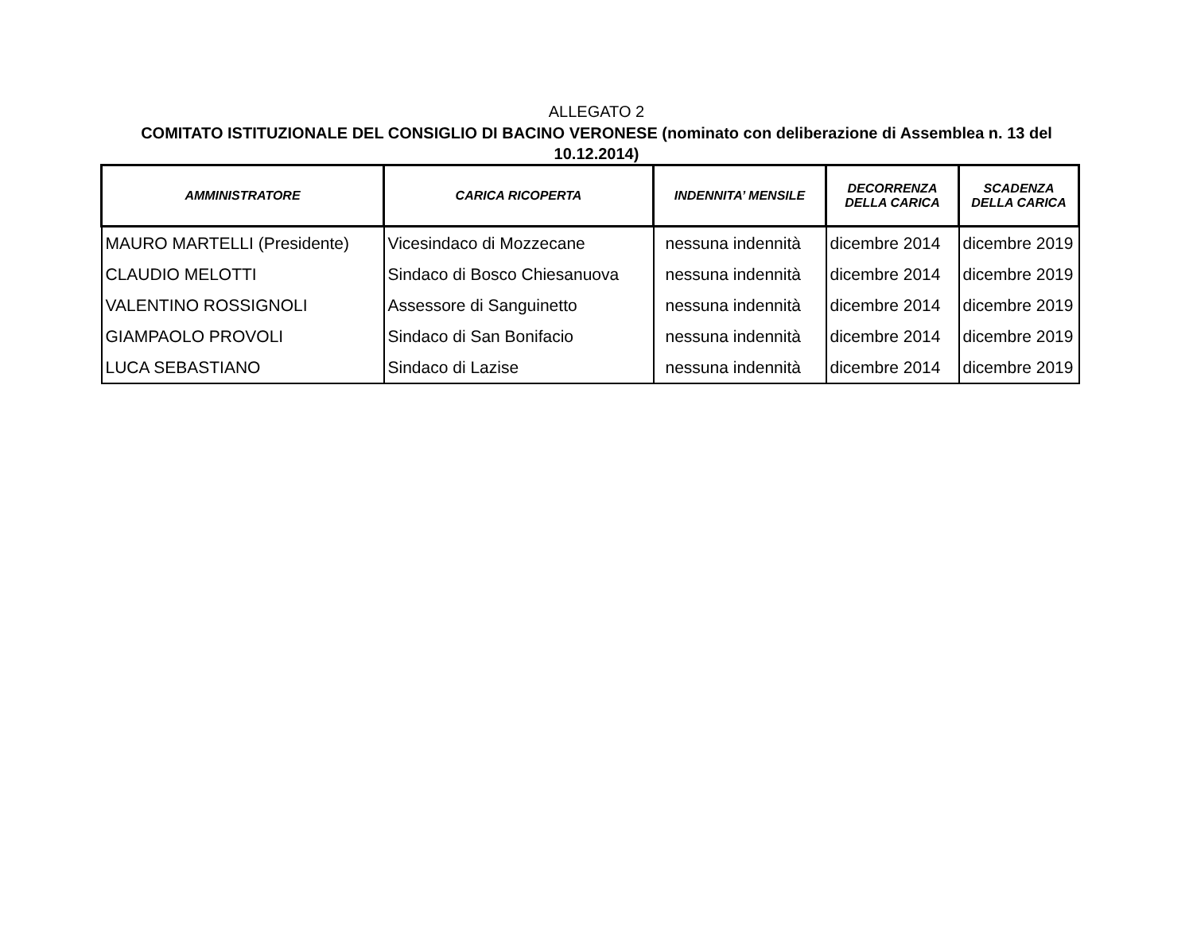ALLEGATO 2
COMITATO ISTITUZIONALE DEL CONSIGLIO DI BACINO VERONESE (nominato con deliberazione di Assemblea n. 13 del 10.12.2014)
| AMMINISTRATORE | CARICA RICOPERTA | INDENNITA’ MENSILE | DECORRENZA DELLA CARICA | SCADENZA DELLA CARICA |
| --- | --- | --- | --- | --- |
| MAURO MARTELLI (Presidente) | Vicesindaco di Mozzecane | nessuna indennità | dicembre 2014 | dicembre 2019 |
| CLAUDIO MELOTTI | Sindaco di Bosco Chiesanuova | nessuna indennità | dicembre 2014 | dicembre 2019 |
| VALENTINO ROSSIGNOLI | Assessore di Sanguinetto | nessuna indennità | dicembre 2014 | dicembre 2019 |
| GIAMPAOLO PROVOLI | Sindaco di San Bonifacio | nessuna indennità | dicembre 2014 | dicembre 2019 |
| LUCA SEBASTIANO | Sindaco di Lazise | nessuna indennità | dicembre 2014 | dicembre 2019 |